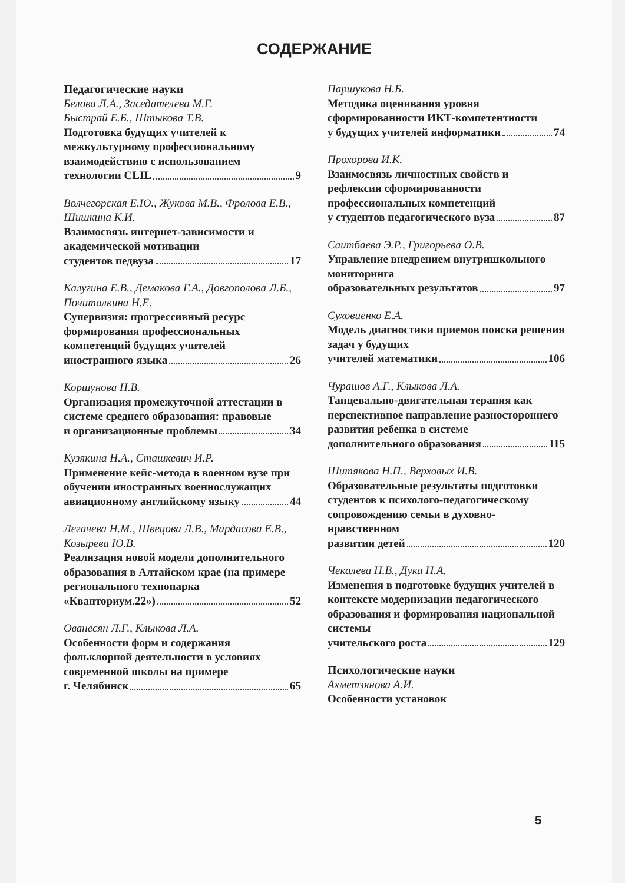СОДЕРЖАНИЕ
Педагогические науки
Белова Л.А., Заседателева М.Г.
Быстрай Е.Б., Штыкова Т.В.
Подготовка будущих учителей к межкультурному профессиональному взаимодействию с использованием
технологии CLIL 9
Волчегорская Е.Ю., Жукова М.В., Фролова Е.В., Шишкина К.И.
Взаимосвязь интернет-зависимости и академической мотивации
студентов педвуза 17
Калугина Е.В., Демакова Г.А., Довгополова Л.Б., Почиталкина Н.Е.
Супервизия: прогрессивный ресурс формирования профессиональных компетенций будущих учителей
иностранного языка 26
Коршунова Н.В.
Организация промежуточной аттестации в системе среднего образования: правовые
и организационные проблемы 34
Кузякина Н.А., Сташкевич И.Р.
Применение кейс-метода в военном вузе при обучении иностранных военнослужащих
авиационному английскому языку 44
Легачева Н.М., Швецова Л.В., Мардасова Е.В., Козырева Ю.В.
Реализация новой модели дополнительного образования в Алтайском крае (на примере регионального технопарка
«Кванториум.22») 52
Ованесян Л.Г., Клыкова Л.А.
Особенности форм и содержания фольклорной деятельности в условиях современной школы на примере
г. Челябинск 65
Паршукова Н.Б.
Методика оценивания уровня сформированности ИКТ-компетентности
у будущих учителей информатики 74
Прохорова И.К.
Взаимосвязь личностных свойств и рефлексии сформированности профессиональных компетенций
у студентов педагогического вуза 87
Саитбаева Э.Р., Григорьева О.В.
Управление внедрением внутришкольного мониторинга
образовательных результатов 97
Суховиенко Е.А.
Модель диагностики приемов поиска решения задач у будущих
учителей математики 106
Чурашов А.Г., Клыкова Л.А.
Танцевально-двигательная терапия как перспективное направление разностороннего развития ребенка в системе
дополнительного образования 115
Шитякова Н.П., Верховых И.В.
Образовательные результаты подготовки студентов к психолого-педагогическому сопровождению семьи в духовно-нравственном
развитии детей 120
Чекалева Н.В., Дука Н.А.
Изменения в подготовке будущих учителей в контексте модернизации педагогического образования и формирования национальной системы
учительского роста 129
Психологические науки
Ахметзянова А.И.
Особенности установок
5